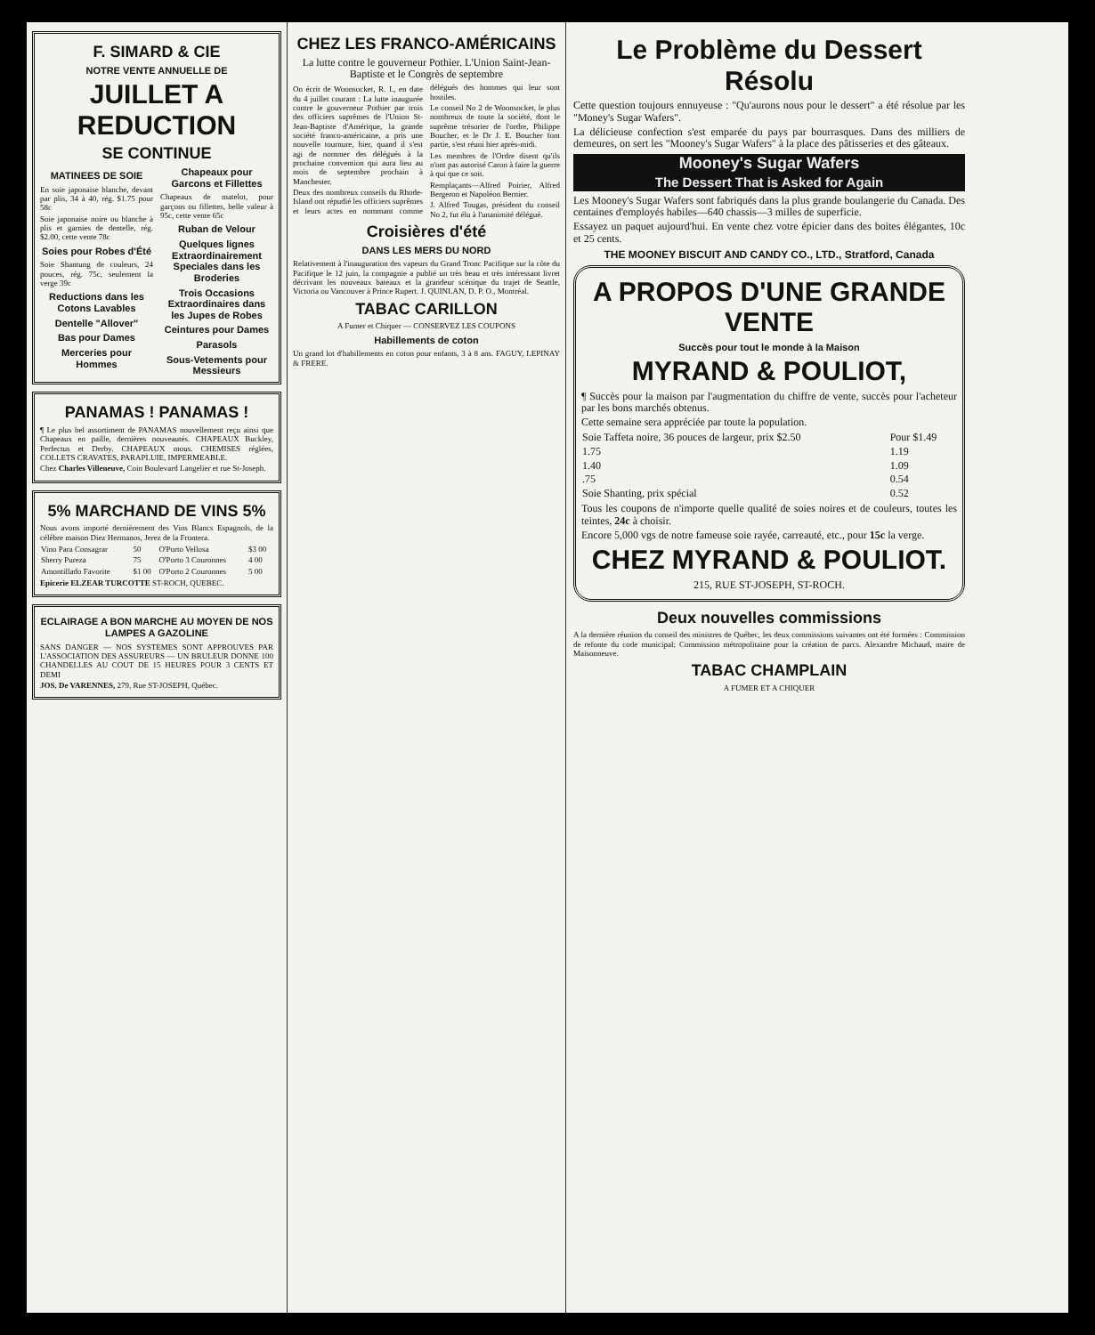F. SIMARD & CIE
NOTRE VENTE ANNUELLE DE
JUILLET A REDUCTION
SE CONTINUE
MATINEES DE SOIE
En soie japonaise blanche, devant par plis, 34 à 40, rég. $1.75 pour 58c
Soie japonaise noire ou blanche à plis et garnies de dentelle, rég. $2.00, cette vente 78c
Soies pour Robes d'Été
Soie Shantung de couleurs, 24 pouces, rég. 75c, seulement la verge 39c
Reductions dans les Cotons Lavables
Dentelle "Allover"
Bas pour Dames
Merceries pour Hommes
Chapeaux pour Garcons et Fillettes
Chapeaux de matelot, pour garçons ou fillettes, belle valeur à 95c, cette vente 65c
Ruban de Velour
Quelques lignes Extraordinairement Speciales dans les Broderies
Trois Occasions Extraordinaires dans les Jupes de Robes
Ceintures pour Dames
Parasols
Sous-Vetements pour Messieurs
PANAMAS ! PANAMAS !
¶ Le plus bel assortiment de PANAMAS nouvellement reçu ainsi que Chapeaux en paille, dernières nouveautés. CHAPEAUX Buckley, Perfectus et Derby. CHAPEAUX mous. CHEMISES réglées, COLLETS CRAVATES, PARAPLUIE, IMPERMEABLE.
Chez Charles Villeneuve, Coin Boulevard Langelier et rue St-Joseph.
5% MARCHAND DE VINS 5%
Nous avons importé dernièrement des Vins Blancs Espagnols, de la célèbre maison Diez Hermanos, Jerez de la Frontera.
| Vino Para Consagrar | 50 | O'Porto Vellosa | $3 00 |
| Sherry Pureza | 75 | O'Porto 3 Couronnes | 4 00 |
| Amontillado Favorite | $1 00 | O'Porto 2 Couronnes | 5 00 |
Epicerie ELZEAR TURCOTTE ST-ROCH, QUEBEC.
ECLAIRAGE A BON MARCHE AU MOYEN DE NOS LAMPES A GAZOLINE
SANS DANGER — NOS SYSTEMES SONT APPROUVES PAR L'ASSOCIATION DES ASSUREURS — UN BRULEUR DONNE 100 CHANDELLES AU COUT DE 15 HEURES POUR 3 CENTS ET DEMI
JOS. De VARENNES, 279, Rue ST-JOSEPH, Québec.
CHEZ LES FRANCO-AMÉRICAINS
La lutte contre le gouverneur Pothier. L'Union Saint-Jean-Baptiste et le Congrès de septembre
On écrit de Woonsocket, R. I., en date du 4 juillet courant : La lutte inaugurée contre le gouverneur Pothier par trois des officiers suprêmes de l'Union St-Jean-Baptiste d'Amérique, la grande société franco-américaine, a pris une nouvelle tournure, hier, quand il s'est agi de nommer des délégués à la prochaine convention qui aura lieu au mois de septembre prochain à Manchester.
Deux des nombreux conseils du Rhode-Island ont répudié les officiers suprêmes et leurs actes en nommant comme délégués des hommes qui leur sont hostiles.
Le conseil No 2 de Woonsocket, le plus nombreux de toute la société, dont le suprême trésorier de l'ordre, Philippe Boucher, et le Dr J. E. Boucher font partie, s'est réuni hier après-midi.
Les membres de l'Ordre disent qu'ils n'ont pas autorisé Caron à faire la guerre à qui que ce soit.
Remplaçants—Alfred Poirier, Alfred Bergeron et Napoléon Bernier.
J. Alfred Tougas, président du conseil No 2, fut élu à l'unanimité délégué.
Croisières d'été
DANS LES MERS DU NORD
Relativement à l'inauguration des vapeurs du Grand Tronc Pacifique sur la côte du Pacifique le 12 juin, la compagnie a publié un très beau et très intéressant livret décrivant les nouveaux bateaux et la grandeur scénique du trajet de Seattle, Victoria ou Vancouver à Prince Rupert. J. QUINLAN, D. P. O., Montréal.
TABAC CARILLON
A Fumer et Chiquer — CONSERVEZ LES COUPONS
Habillements de coton
Un grand lot d'habillements en coton pour enfants, 3 à 8 ans. FAGUY, LEPINAY & FRERE.
Le Problème du Dessert Résolu
Cette question toujours ennuyeuse : "Qu'aurons nous pour le dessert" a été résolue par les "Money's Sugar Wafers".
La délicieuse confection s'est emparée du pays par bourrasques. Dans des milliers de demeures, on sert les "Mooney's Sugar Wafers" à la place des pâtisseries et des gâteaux.
Mooney's Sugar Wafers
The Dessert That is Asked for Again
Les Mooney's Sugar Wafers sont fabriqués dans la plus grande boulangerie du Canada. Des centaines d'employés habiles—640 chassis—3 milles de superficie.
Essayez un paquet aujourd'hui. En vente chez votre épicier dans des boites élégantes, 10c et 25 cents.
THE MOONEY BISCUIT AND CANDY CO., LTD., Stratford, Canada
A PROPOS D'UNE GRANDE VENTE
Succès pour tout le monde à la Maison
MYRAND & POULIOT,
¶ Succès pour la maison par l'augmentation du chiffre de vente, succès pour l'acheteur par les bons marchés obtenus.
Cette semaine sera appréciée par toute la population.
| Soie Taffeta noire, 36 pouces de largeur, prix $2.50 | Pour $1.49 |
| 1.75 | 1.19 |
| 1.40 | 1.09 |
| .75 | 0.54 |
| Soie Shanting, prix spécial | 0.52 |
Tous les coupons de n'importe quelle qualité de soies noires et de couleurs, toutes les teintes, 24c à choisir.
Encore 5,000 vgs de notre fameuse soie rayée, carreauté, etc., pour 15c la verge.
CHEZ MYRAND & POULIOT.
215, RUE ST-JOSEPH, ST-ROCH.
Deux nouvelles commissions
A la dernière réunion du conseil des ministres de Québec, les deux commissions suivantes ont été formées : Commission de refonte du code municipal; Commission métropolitaine pour la création de parcs. Alexandre Michaud, maire de Maisonneuve.
TABAC CHAMPLAIN
A FUMER ET A CHIQUER